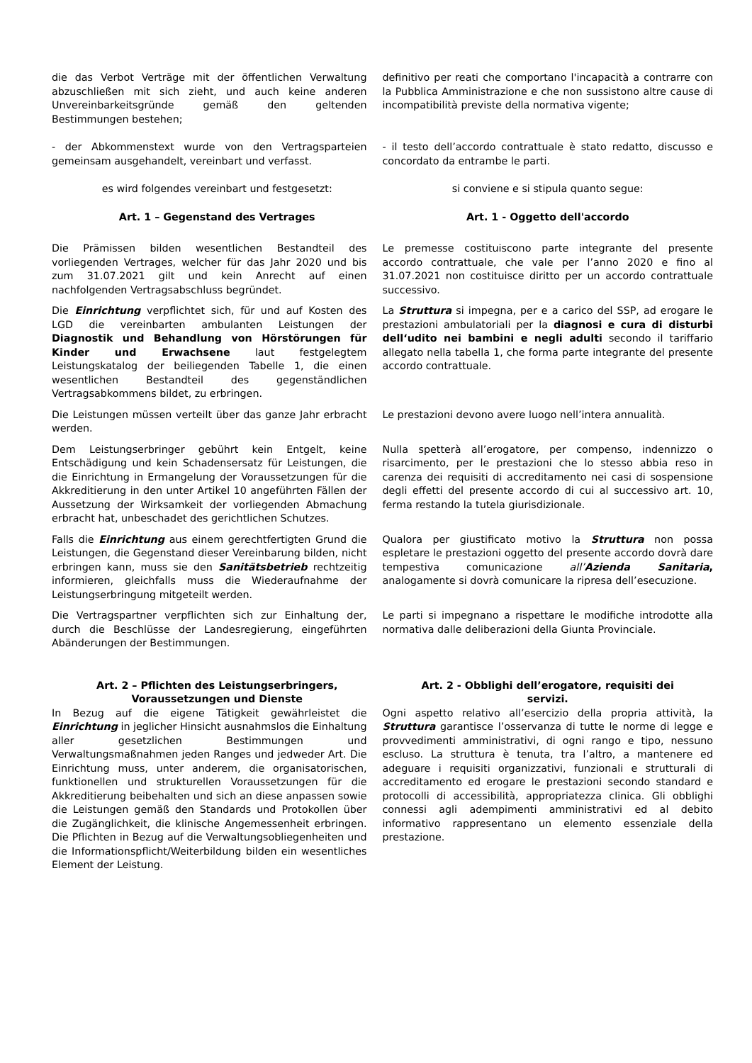| die das Verbot Verträge mit der öffentlichen Verwaltung abzuschließen mit sich zieht, und auch keine anderen Unvereinbarkeitsgründe gemäß den geltenden Bestimmungen bestehen; | definitivo per reati che comportano l'incapacità a contrarre con la Pubblica Amministrazione e che non sussistono altre cause di incompatibilità previste della normativa vigente; |
| - der Abkommenstext wurde von den Vertragsparteien gemeinsam ausgehandelt, vereinbart und verfasst. | - il testo dell’accordo contrattuale è stato redatto, discusso e concordato da entrambe le parti. |
| es wird folgendes vereinbart und festgesetzt: | si conviene e si stipula quanto segue: |
| Art. 1 – Gegenstand des Vertrages | Art. 1 - Oggetto dell'accordo |
| Die Prämissen bilden wesentlichen Bestandteil des vorliegenden Vertrages, welcher für das Jahr 2020 und bis zum 31.07.2021 gilt und kein Anrecht auf einen nachfolgenden Vertragsabschluss begründet. | Le premesse costituiscono parte integrante del presente accordo contrattuale, che vale per l’anno 2020 e fino al 31.07.2021 non costituisce diritto per un accordo contrattuale successivo. |
| Die Einrichtung verpflichtet sich, für und auf Kosten des LGD die vereinbarten ambulanten Leistungen der Diagnostik und Behandlung von Hörstörungen für Kinder und Erwachsene laut festgelegtem Leistungskatalog der beiliegenden Tabelle 1, die einen wesentlichen Bestandteil des gegenständlichen Vertragsabkommens bildet, zu erbringen. | La Struttura si impegna, per e a carico del SSP, ad erogare le prestazioni ambulatoriali per la diagnosi e cura di disturbi dell‘udito nei bambini e negli adulti secondo il tariffario allegato nella tabella 1, che forma parte integrante del presente accordo contrattuale. |
| Die Leistungen müssen verteilt über das ganze Jahr erbracht werden. | Le prestazioni devono avere luogo nell’intera annualità. |
| Dem Leistungserbringer gebührt kein Entgelt, keine Entschädigung und kein Schadensersatz für Leistungen, die die Einrichtung in Ermangelung der Voraussetzungen für die Akkreditierung in den unter Artikel 10 angeführten Fällen der Aussetzung der Wirksamkeit der vorliegenden Abmachung erbracht hat, unbeschadet des gerichtlichen Schutzes. | Nulla spetterà all’erogatore, per compenso, indennizzo o risarcimento, per le prestazioni che lo stesso abbia reso in carenza dei requisiti di accreditamento nei casi di sospensione degli effetti del presente accordo di cui al successivo art. 10, ferma restando la tutela giurisdizionale. |
| Falls die Einrichtung aus einem gerechtfertigten Grund die Leistungen, die Gegenstand dieser Vereinbarung bilden, nicht erbringen kann, muss sie den Sanitätsbetrieb rechtzeitig informieren, gleichfalls muss die Wiederaufnahme der Leistungserbringung mitgeteilt werden. | Qualora per giustificato motivo la Struttura non possa espletare le prestazioni oggetto del presente accordo dovrà dare tempestiva comunicazione all’ Azienda Sanitaria , analogamente si dovrà comunicare la ripresa dell’esecuzione. |
| Die Vertragspartner verpflichten sich zur Einhaltung der, durch die Beschlüsse der Landesregierung, eingeführten Abänderungen der Bestimmungen. | Le parti si impegnano a rispettare le modifiche introdotte alla normativa dalle deliberazioni della Giunta Provinciale. |
| Art. 2 – Pflichten des Leistungserbringers, Voraussetzungen und Dienste | Art. 2 - Obblighi dell’erogatore, requisiti dei servizi. |
| In Bezug auf die eigene Tätigkeit gewährleistet die Einrichtung in jeglicher Hinsicht ausnahmslos die Einhaltung aller gesetzlichen Bestimmungen und Verwaltungsmaßnahmen jeden Ranges und jedweder Art. Die Einrichtung muss, unter anderem, die organisatorischen, funktionellen und strukturellen Voraussetzungen für die Akkreditierung beibehalten und sich an diese anpassen sowie die Leistungen gemäß den Standards und Protokollen über die Zugänglichkeit, die klinische Angemessenheit erbringen. Die Pflichten in Bezug auf die Verwaltungsobliegenheiten und die Informationspflicht/Weiterbildung bilden ein wesentliches Element der Leistung. | Ogni aspetto relativo all’esercizio della propria attività, la Struttura garantisce l’osservanza di tutte le norme di legge e provvedimenti amministrativi, di ogni rango e tipo, nessuno escluso. La struttura è tenuta, tra l’altro, a mantenere ed adeguare i requisiti organizzativi, funzionali e strutturali di accreditamento ed erogare le prestazioni secondo standard e protocolli di accessibilità, appropriatezza clinica. Gli obblighi connessi agli adempimenti amministrativi ed al debito informativo rappresentano un elemento essenziale della prestazione. |